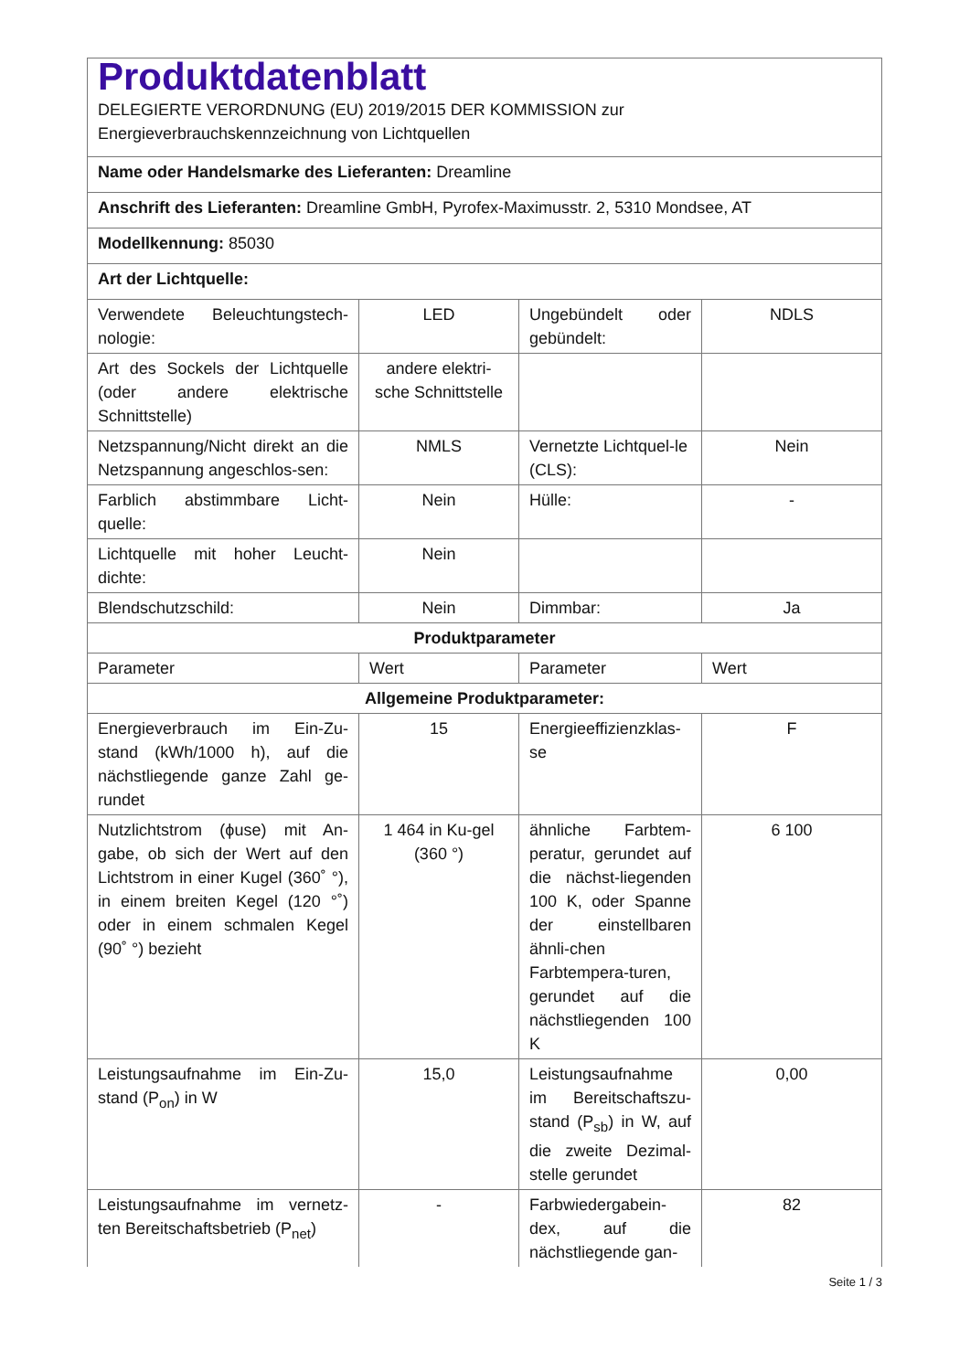| Produktdatenblatt DELEGIERTE VERORDNUNG (EU) 2019/2015 DER KOMMISSION zur Energieverbrauchskennzeichnung von Lichtquellen | | | |
| Name oder Handelsmarke des Lieferanten: Dreamline | | | |
| Anschrift des Lieferanten: Dreamline GmbH, Pyrofex-Maximusstr. 2, 5310 Mondsee, AT | | | |
| Modellkennung: 85030 | | | |
| Art der Lichtquelle: | | | |
| Verwendete Beleuchtungstech-nologie: | LED | Ungebündelt oder gebündelt: | NDLS |
| Art des Sockels der Lichtquelle (oder andere elektrische Schnittstelle) | andere elektri-sche Schnittstelle | | |
| Netzspannung/Nicht direkt an die Netzspannung angeschlos-sen: | NMLS | Vernetzte Lichtquel-le (CLS): | Nein |
| Farblich abstimmbare Licht-quelle: | Nein | Hülle: | - |
| Lichtquelle mit hoher Leucht-dichte: | Nein | | |
| Blendschutzschild: | Nein | Dimmbar: | Ja |
| Produktparameter | | | |
| Parameter | Wert | Parameter | Wert |
| Allgemeine Produktparameter: | | | |
| Energieverbrauch im Ein-Zu-stand (kWh/1000 h), auf die nächstliegende ganze Zahl ge-rundet | 15 | Energieeffizienzklas-se | F |
| Nutzlichtstrom (ϕuse) mit An-gabe, ob sich der Wert auf den Lichtstrom in einer Kugel (360˚ °), in einem breiten Kegel (120 °˚) oder in einem schmalen Kegel (90˚ °) bezieht | 1 464 in Ku-gel (360 °) | ähnliche Farbtem-peratur, gerundet auf die nächst-liegenden 100 K, oder Spanne der einstellbaren ähnli-chen Farbtempera-turen, gerundet auf die nächstliegenden 100 K | 6 100 |
| Leistungsaufnahme im Ein-Zu-stand (P<sub>on</sub>) in W | 15,0 | Leistungsaufnahme im Bereitschaftszu-stand (P<sub>sb</sub>) in W, auf die zweite Dezimal-stelle gerundet | 0,00 |
| Leistungsaufnahme im vernetz-ten Bereitschaftsbetrieb (P<sub>net</sub>) | - | Farbwiedergabein-dex, auf die nächstliegende gan- | 82 |
Seite 1 / 3